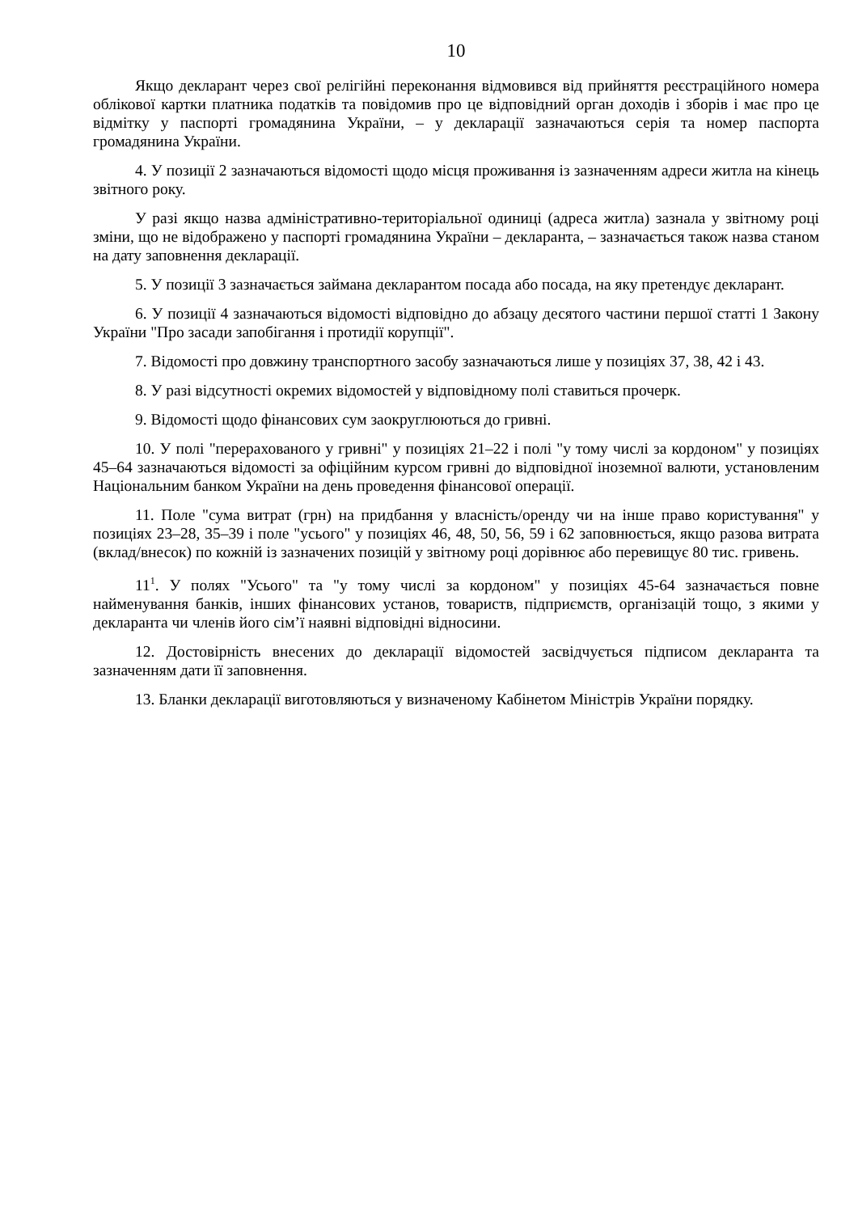10
Якщо декларант через свої релігійні переконання відмовився від прийняття реєстраційного номера облікової картки платника податків та повідомив про це відповідний орган доходів і зборів і має про це відмітку у паспорті громадянина України, – у декларації зазначаються серія та номер паспорта громадянина України.
4. У позиції 2 зазначаються відомості щодо місця проживання із зазначенням адреси житла на кінець звітного року.
У разі якщо назва адміністративно-територіальної одиниці (адреса житла) зазнала у звітному році зміни, що не відображено у паспорті громадянина України – декларанта, – зазначається також назва станом на дату заповнення декларації.
5. У позиції 3 зазначається займана декларантом посада або посада, на яку претендує декларант.
6. У позиції 4 зазначаються відомості відповідно до абзацу десятого частини першої статті 1 Закону України "Про засади запобігання і протидії корупції".
7. Відомості про довжину транспортного засобу зазначаються лише у позиціях 37, 38, 42 і 43.
8. У разі відсутності окремих відомостей у відповідному полі ставиться прочерк.
9. Відомості щодо фінансових сум заокруглюються до гривні.
10. У полі "перерахованого у гривні" у позиціях 21–22 і полі "у тому числі за кордоном" у позиціях 45–64 зазначаються відомості за офіційним курсом гривні до відповідної іноземної валюти, установленим Національним банком України на день проведення фінансової операції.
11. Поле "сума витрат (грн) на придбання у власність/оренду чи на інше право користування" у позиціях 23–28, 35–39 і поле "усього" у позиціях 46, 48, 50, 56, 59 і 62 заповнюється, якщо разова витрата (вклад/внесок) по кожній із зазначених позицій у звітному році дорівнює або перевищує 80 тис. гривень.
11<sup>1</sup>. У полях "Усього" та "у тому числі за кордоном" у позиціях 45-64 зазначається повне найменування банків, інших фінансових установ, товариств, підприємств, організацій тощо, з якими у декларанта чи членів його сім’ї наявні відповідні відносини.
12. Достовірність внесених до декларації відомостей засвідчується підписом декларанта та зазначенням дати її заповнення.
13. Бланки декларації виготовляються у визначеному Кабінетом Міністрів України порядку.